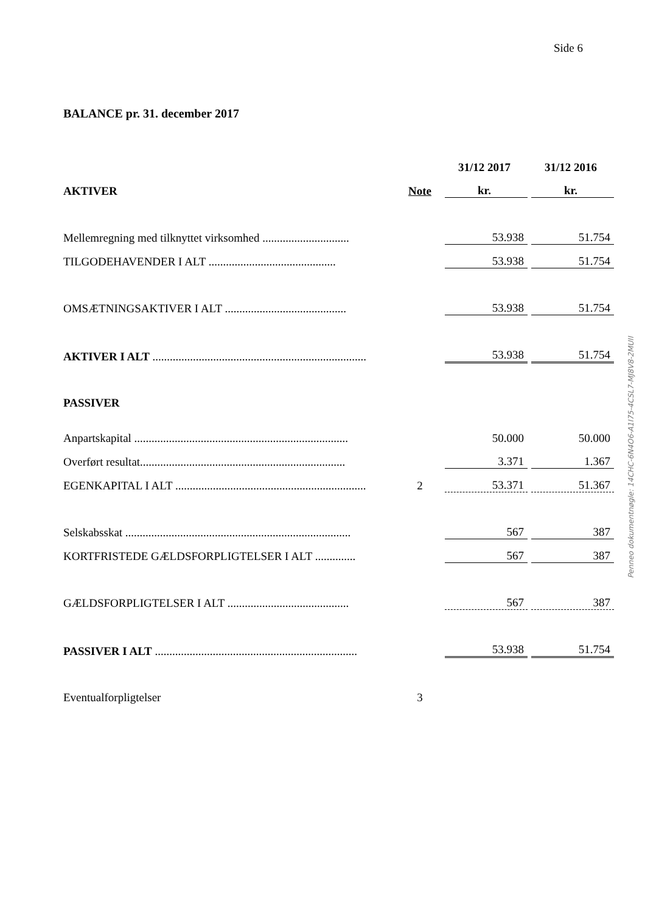Side 6
BALANCE pr. 31. december 2017
| | | 31/12 2017 | | 31/12 2016 |
| --- | --- | --- | --- | --- |
| AKTIVER | Note | kr. | | kr. |
| Mellemregning med tilknyttet virksomhed .............................. | | 53.938 | | 51.754 |
| TILGODEHAVENDER I ALT ............................................ | | 53.938 | | 51.754 |
| OMSÆTNINGSAKTIVER I ALT .......................................... | | 53.938 | | 51.754 |
| AKTIVER I ALT .......................................................................... | | 53.938 | | 51.754 |
| PASSIVER | | | | |
| Anpartskapital .......................................................................... | | 50.000 | | 50.000 |
| Overført resultat....................................................................... | | 3.371 | | 1.367 |
| EGENKAPITAL I ALT .................................................................. | 2 | 53.371 | | 51.367 |
| Selskabsskat .............................................................................. | | 567 | | 387 |
| KORTFRISTEDE GÆLDSFORPLIGTELSER I ALT .............. | | 567 | | 387 |
| GÆLDSFORPLIGTELSER I ALT .......................................... | | 567 | | 387 |
| PASSIVER I ALT ...................................................................... | | 53.938 | | 51.754 |
| Eventualforpligtelser | 3 | | | |
Penneo dokumentnøgle: 14CHC-6N4O6-A1I75-4CSL7-MJ8V8-2MUII